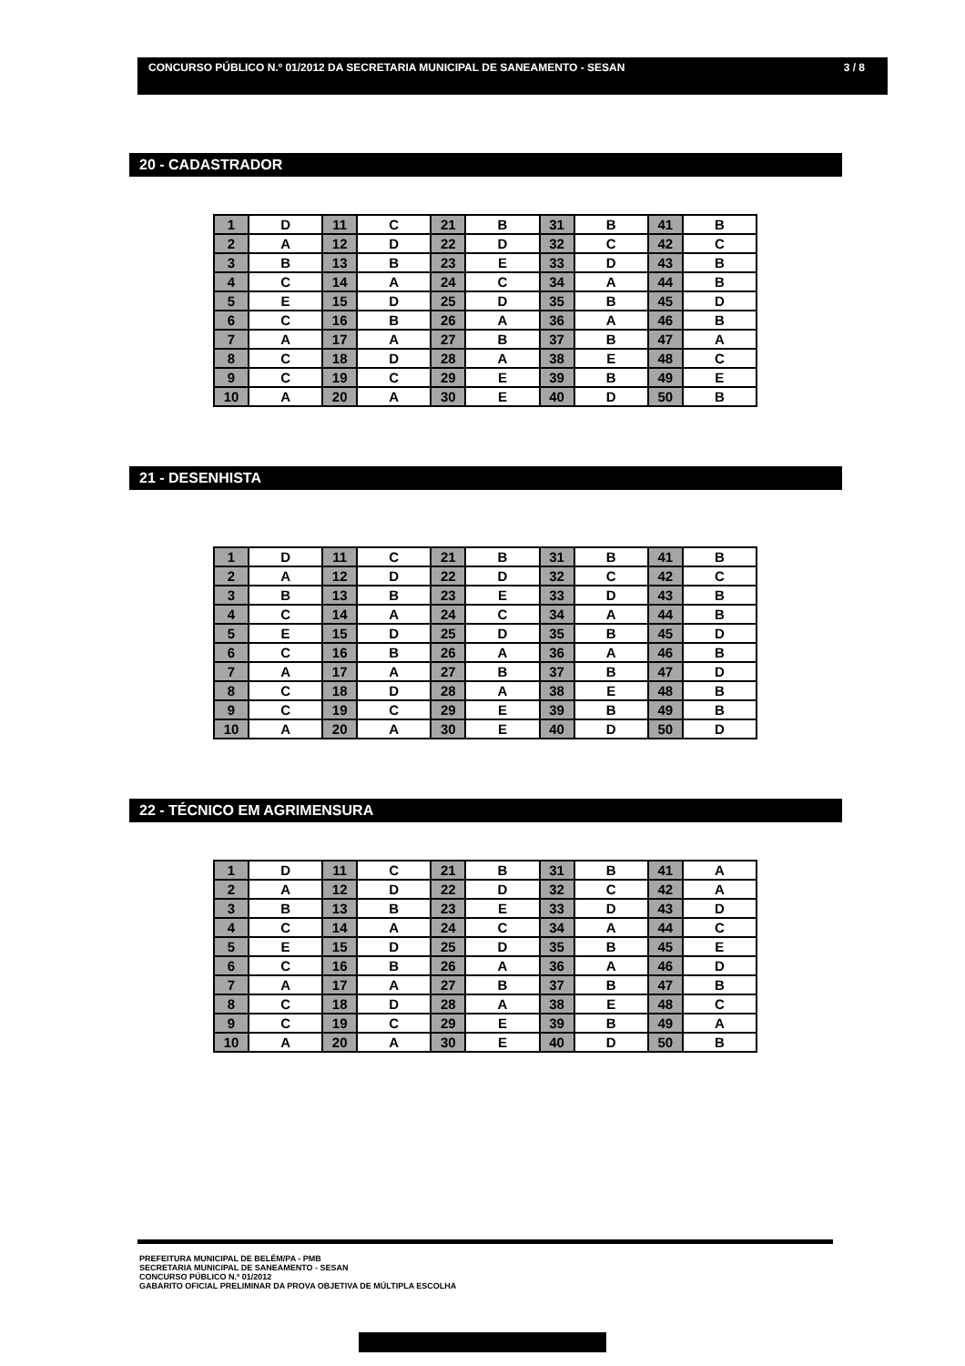CONCURSO PÚBLICO N.º 01/2012 DA SECRETARIA MUNICIPAL DE SANEAMENTO - SESAN 3 / 8
20 - CADASTRADOR
| 1 | D | 11 | C | 21 | B | 31 | B | 41 | B |
| 2 | A | 12 | D | 22 | D | 32 | C | 42 | C |
| 3 | B | 13 | B | 23 | E | 33 | D | 43 | B |
| 4 | C | 14 | A | 24 | C | 34 | A | 44 | B |
| 5 | E | 15 | D | 25 | D | 35 | B | 45 | D |
| 6 | C | 16 | B | 26 | A | 36 | A | 46 | B |
| 7 | A | 17 | A | 27 | B | 37 | B | 47 | A |
| 8 | C | 18 | D | 28 | A | 38 | E | 48 | C |
| 9 | C | 19 | C | 29 | E | 39 | B | 49 | E |
| 10 | A | 20 | A | 30 | E | 40 | D | 50 | B |
21 - DESENHISTA
| 1 | D | 11 | C | 21 | B | 31 | B | 41 | B |
| 2 | A | 12 | D | 22 | D | 32 | C | 42 | C |
| 3 | B | 13 | B | 23 | E | 33 | D | 43 | B |
| 4 | C | 14 | A | 24 | C | 34 | A | 44 | B |
| 5 | E | 15 | D | 25 | D | 35 | B | 45 | D |
| 6 | C | 16 | B | 26 | A | 36 | A | 46 | B |
| 7 | A | 17 | A | 27 | B | 37 | B | 47 | D |
| 8 | C | 18 | D | 28 | A | 38 | E | 48 | B |
| 9 | C | 19 | C | 29 | E | 39 | B | 49 | B |
| 10 | A | 20 | A | 30 | E | 40 | D | 50 | D |
22 - TÉCNICO EM AGRIMENSURA
| 1 | D | 11 | C | 21 | B | 31 | B | 41 | A |
| 2 | A | 12 | D | 22 | D | 32 | C | 42 | A |
| 3 | B | 13 | B | 23 | E | 33 | D | 43 | D |
| 4 | C | 14 | A | 24 | C | 34 | A | 44 | C |
| 5 | E | 15 | D | 25 | D | 35 | B | 45 | E |
| 6 | C | 16 | B | 26 | A | 36 | A | 46 | D |
| 7 | A | 17 | A | 27 | B | 37 | B | 47 | B |
| 8 | C | 18 | D | 28 | A | 38 | E | 48 | C |
| 9 | C | 19 | C | 29 | E | 39 | B | 49 | A |
| 10 | A | 20 | A | 30 | E | 40 | D | 50 | B |
PREFEITURA MUNICIPAL DE BELÉM/PA - PMB
SECRETARIA MUNICIPAL DE SANEAMENTO - SESAN
CONCURSO PÚBLICO N.º 01/2012
GABARITO OFICIAL PRELIMINAR DA PROVA OBJETIVA DE MÚLTIPLA ESCOLHA